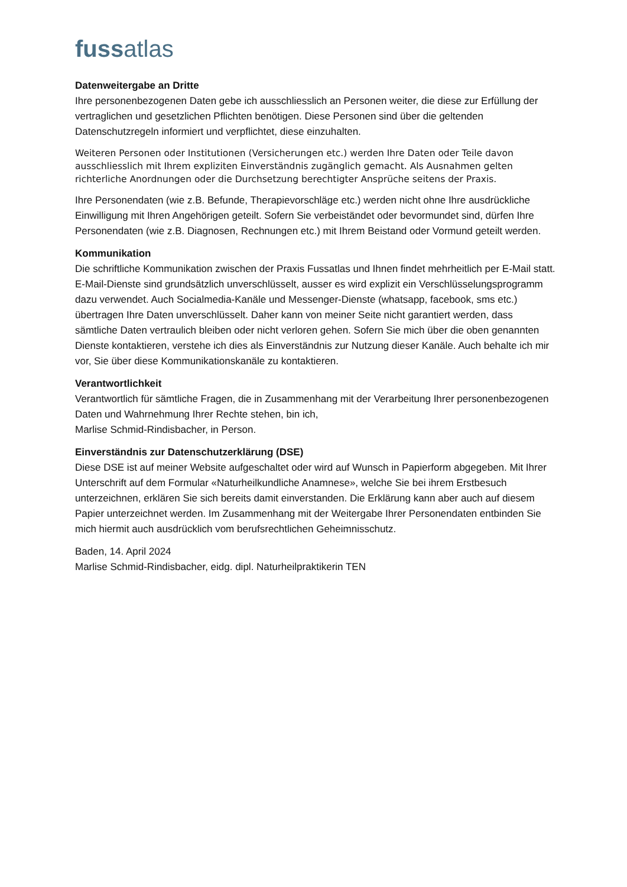fussatlas
Datenweitergabe an Dritte
Ihre personenbezogenen Daten gebe ich ausschliesslich an Personen weiter, die diese zur Erfüllung der vertraglichen und gesetzlichen Pflichten benötigen. Diese Personen sind über die geltenden Datenschutzregeln informiert und verpflichtet, diese einzuhalten.
Weiteren Personen oder Institutionen (Versicherungen etc.) werden Ihre Daten oder Teile davon ausschliesslich mit Ihrem expliziten Einverständnis zugänglich gemacht. Als Ausnahmen gelten richterliche Anordnungen oder die Durchsetzung berechtigter Ansprüche seitens der Praxis.
Ihre Personendaten (wie z.B. Befunde, Therapievorschläge etc.) werden nicht ohne Ihre ausdrückliche Einwilligung mit Ihren Angehörigen geteilt. Sofern Sie verbeiständet oder bevormundet sind, dürfen Ihre Personendaten (wie z.B. Diagnosen, Rechnungen etc.) mit Ihrem Beistand oder Vormund geteilt werden.
Kommunikation
Die schriftliche Kommunikation zwischen der Praxis Fussatlas und Ihnen findet mehrheitlich per E-Mail statt. E-Mail-Dienste sind grundsätzlich unverschlüsselt, ausser es wird explizit ein Verschlüsselungsprogramm dazu verwendet. Auch Socialmedia-Kanäle und Messenger-Dienste (whatsapp, facebook, sms etc.) übertragen Ihre Daten unverschlüsselt. Daher kann von meiner Seite nicht garantiert werden, dass sämtliche Daten vertraulich bleiben oder nicht verloren gehen. Sofern Sie mich über die oben genannten Dienste kontaktieren, verstehe ich dies als Einverständnis zur Nutzung dieser Kanäle. Auch behalte ich mir vor, Sie über diese Kommunikationskanäle zu kontaktieren.
Verantwortlichkeit
Verantwortlich für sämtliche Fragen, die in Zusammenhang mit der Verarbeitung Ihrer personenbezogenen Daten und Wahrnehmung Ihrer Rechte stehen, bin ich,
Marlise Schmid-Rindisbacher, in Person.
Einverständnis zur Datenschutzerklärung (DSE)
Diese DSE ist auf meiner Website aufgeschaltet oder wird auf Wunsch in Papierform abgegeben. Mit Ihrer Unterschrift auf dem Formular «Naturheilkundliche Anamnese», welche Sie bei ihrem Erstbesuch unterzeichnen, erklären Sie sich bereits damit einverstanden. Die Erklärung kann aber auch auf diesem Papier unterzeichnet werden. Im Zusammenhang mit der Weitergabe Ihrer Personendaten entbinden Sie mich hiermit auch ausdrücklich vom berufsrechtlichen Geheimnisschutz.
Baden, 14. April 2024
Marlise Schmid-Rindisbacher, eidg. dipl. Naturheilpraktikerin TEN